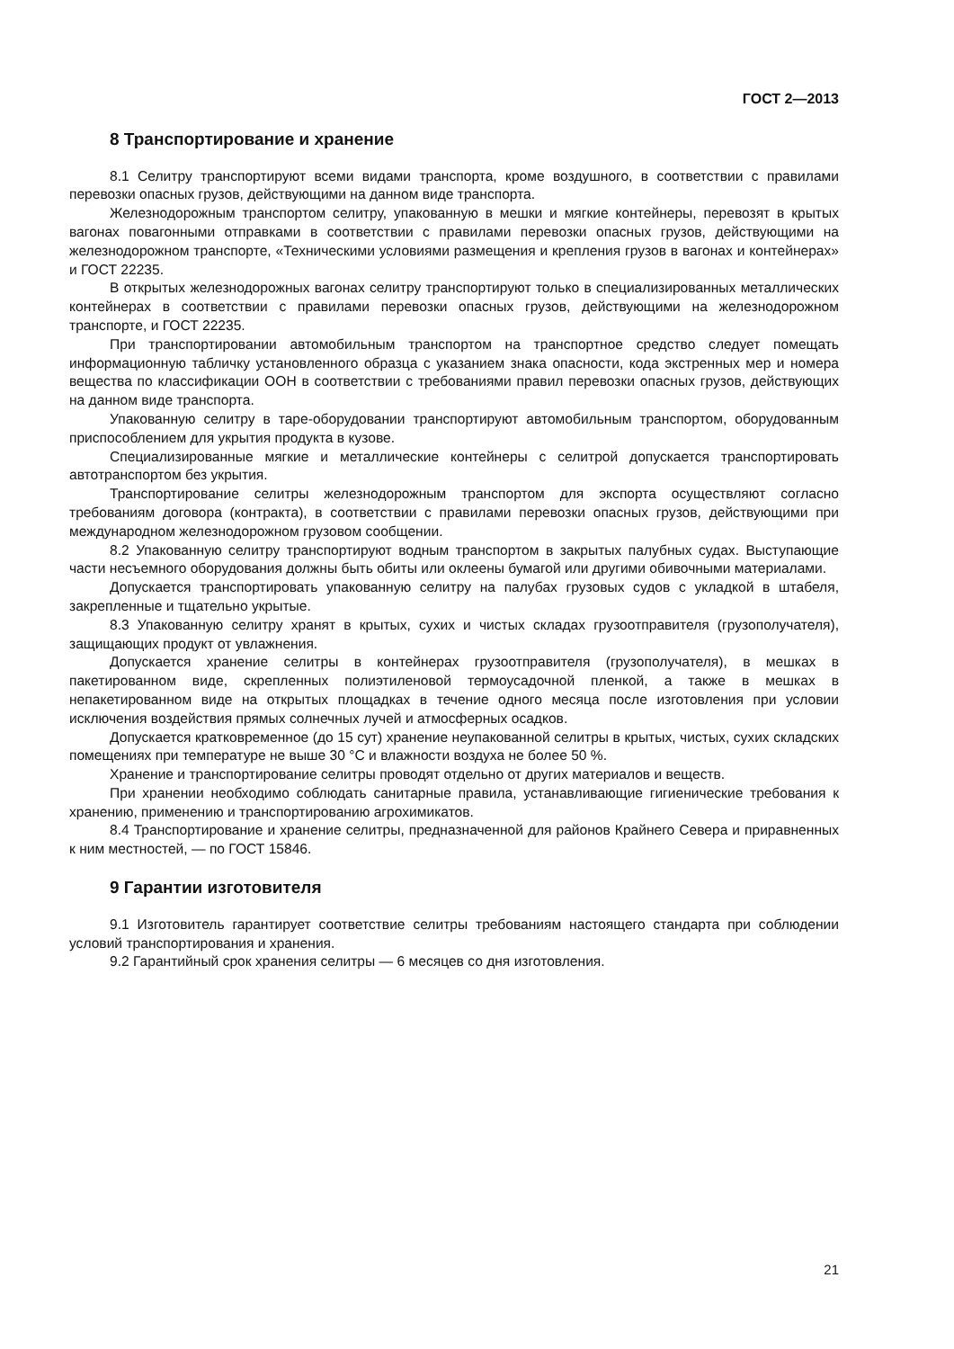ГОСТ 2—2013
8 Транспортирование и хранение
8.1 Селитру транспортируют всеми видами транспорта, кроме воздушного, в соответствии с правилами перевозки опасных грузов, действующими на данном виде транспорта.
Железнодорожным транспортом селитру, упакованную в мешки и мягкие контейнеры, перевозят в крытых вагонах повагонными отправками в соответствии с правилами перевозки опасных грузов, действующими на железнодорожном транспорте, «Техническими условиями размещения и крепления грузов в вагонах и контейнерах» и ГОСТ 22235.
В открытых железнодорожных вагонах селитру транспортируют только в специализированных металлических контейнерах в соответствии с правилами перевозки опасных грузов, действующими на железнодорожном транспорте, и ГОСТ 22235.
При транспортировании автомобильным транспортом на транспортное средство следует помещать информационную табличку установленного образца с указанием знака опасности, кода экстренных мер и номера вещества по классификации ООН в соответствии с требованиями правил перевозки опасных грузов, действующих на данном виде транспорта.
Упакованную селитру в таре-оборудовании транспортируют автомобильным транспортом, оборудованным приспособлением для укрытия продукта в кузове.
Специализированные мягкие и металлические контейнеры с селитрой допускается транспортировать автотранспортом без укрытия.
Транспортирование селитры железнодорожным транспортом для экспорта осуществляют согласно требованиям договора (контракта), в соответствии с правилами перевозки опасных грузов, действующими при международном железнодорожном грузовом сообщении.
8.2 Упакованную селитру транспортируют водным транспортом в закрытых палубных судах. Выступающие части несъемного оборудования должны быть обиты или оклеены бумагой или другими обивочными материалами.
Допускается транспортировать упакованную селитру на палубах грузовых судов с укладкой в штабеля, закрепленные и тщательно укрытые.
8.3 Упакованную селитру хранят в крытых, сухих и чистых складах грузоотправителя (грузополучателя), защищающих продукт от увлажнения.
Допускается хранение селитры в контейнерах грузоотправителя (грузополучателя), в мешках в пакетированном виде, скрепленных полиэтиленовой термоусадочной пленкой, а также в мешках в непакетированном виде на открытых площадках в течение одного месяца после изготовления при условии исключения воздействия прямых солнечных лучей и атмосферных осадков.
Допускается кратковременное (до 15 сут) хранение неупакованной селитры в крытых, чистых, сухих складских помещениях при температуре не выше 30 °С и влажности воздуха не более 50 %.
Хранение и транспортирование селитры проводят отдельно от других материалов и веществ.
При хранении необходимо соблюдать санитарные правила, устанавливающие гигиенические требования к хранению, применению и транспортированию агрохимикатов.
8.4 Транспортирование и хранение селитры, предназначенной для районов Крайнего Севера и приравненных к ним местностей, — по ГОСТ 15846.
9 Гарантии изготовителя
9.1 Изготовитель гарантирует соответствие селитры требованиям настоящего стандарта при соблюдении условий транспортирования и хранения.
9.2 Гарантийный срок хранения селитры — 6 месяцев со дня изготовления.
21